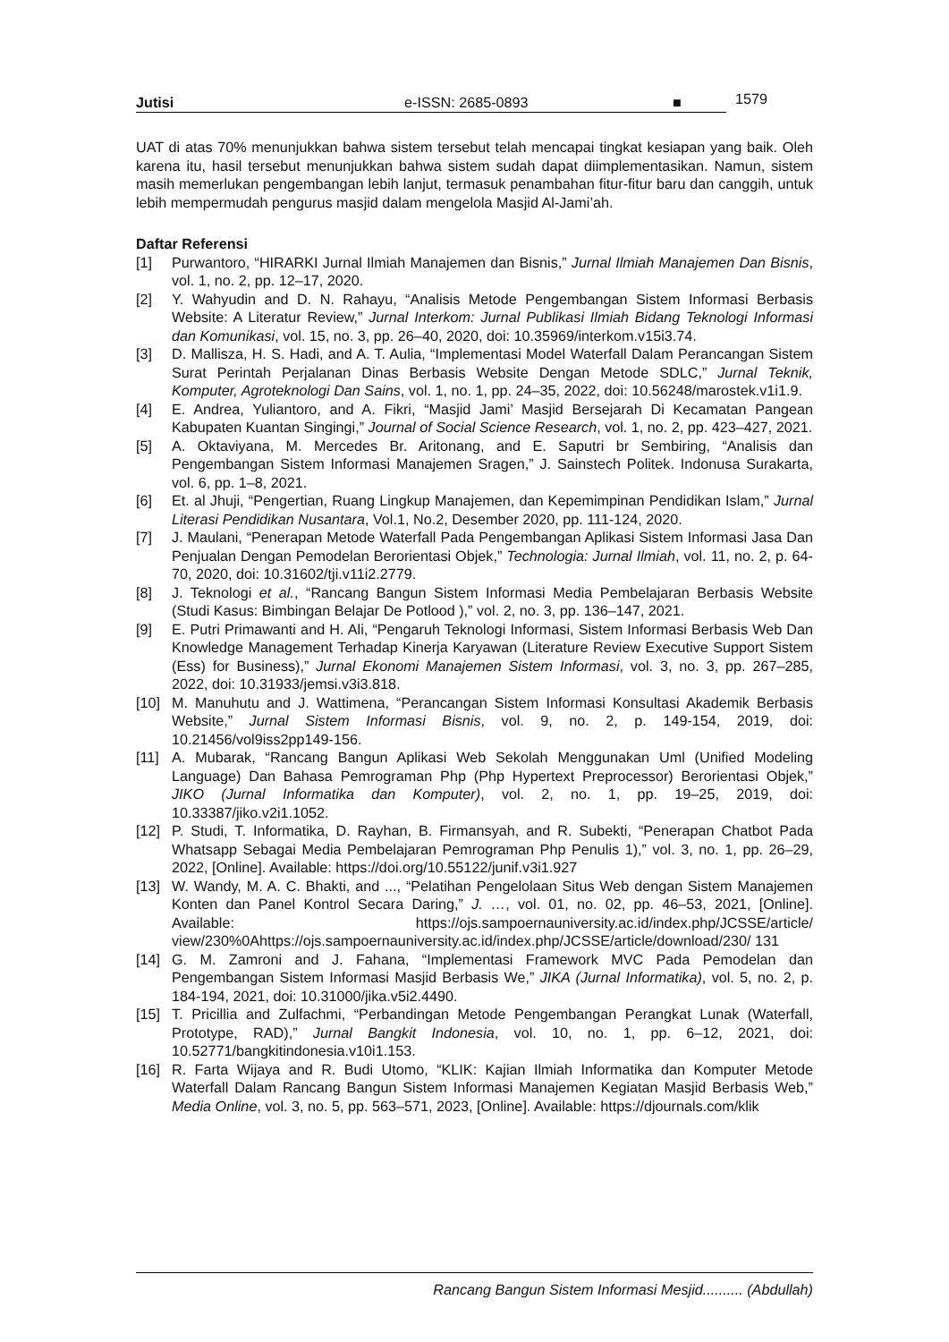Jutisi e-ISSN: 2685-0893 ■
1579
UAT di atas 70% menunjukkan bahwa sistem tersebut telah mencapai tingkat kesiapan yang baik. Oleh karena itu, hasil tersebut menunjukkan bahwa sistem sudah dapat diimplementasikan. Namun, sistem masih memerlukan pengembangan lebih lanjut, termasuk penambahan fitur-fitur baru dan canggih, untuk lebih mempermudah pengurus masjid dalam mengelola Masjid Al-Jami’ah.
Daftar Referensi
[1] Purwantoro, “HIRARKI Jurnal Ilmiah Manajemen dan Bisnis,” Jurnal Ilmiah Manajemen Dan Bisnis, vol. 1, no. 2, pp. 12–17, 2020.
[2] Y. Wahyudin and D. N. Rahayu, “Analisis Metode Pengembangan Sistem Informasi Berbasis Website: A Literatur Review,” Jurnal Interkom: Jurnal Publikasi Ilmiah Bidang Teknologi Informasi dan Komunikasi, vol. 15, no. 3, pp. 26–40, 2020, doi: 10.35969/interkom.v15i3.74.
[3] D. Mallisza, H. S. Hadi, and A. T. Aulia, “Implementasi Model Waterfall Dalam Perancangan Sistem Surat Perintah Perjalanan Dinas Berbasis Website Dengan Metode SDLC,” Jurnal Teknik, Komputer, Agroteknologi Dan Sains, vol. 1, no. 1, pp. 24–35, 2022, doi: 10.56248/marostek.v1i1.9.
[4] E. Andrea, Yuliantoro, and A. Fikri, “Masjid Jami’ Masjid Bersejarah Di Kecamatan Pangean Kabupaten Kuantan Singingi,” Journal of Social Science Research, vol. 1, no. 2, pp. 423–427, 2021.
[5] A. Oktaviyana, M. Mercedes Br. Aritonang, and E. Saputri br Sembiring, “Analisis dan Pengembangan Sistem Informasi Manajemen Sragen,” J. Sainstech Politek. Indonusa Surakarta, vol. 6, pp. 1–8, 2021.
[6] Et. al Jhuji, “Pengertian, Ruang Lingkup Manajemen, dan Kepemimpinan Pendidikan Islam,” Jurnal Literasi Pendidikan Nusantara, Vol.1, No.2, Desember 2020, pp. 111-124, 2020.
[7] J. Maulani, “Penerapan Metode Waterfall Pada Pengembangan Aplikasi Sistem Informasi Jasa Dan Penjualan Dengan Pemodelan Berorientasi Objek,” Technologia: Jurnal Ilmiah, vol. 11, no. 2, p. 64-70, 2020, doi: 10.31602/tji.v11i2.2779.
[8] J. Teknologi et al., “Rancang Bangun Sistem Informasi Media Pembelajaran Berbasis Website (Studi Kasus: Bimbingan Belajar De Potlood ),” vol. 2, no. 3, pp. 136–147, 2021.
[9] E. Putri Primawanti and H. Ali, “Pengaruh Teknologi Informasi, Sistem Informasi Berbasis Web Dan Knowledge Management Terhadap Kinerja Karyawan (Literature Review Executive Support Sistem (Ess) for Business),” Jurnal Ekonomi Manajemen Sistem Informasi, vol. 3, no. 3, pp. 267–285, 2022, doi: 10.31933/jemsi.v3i3.818.
[10] M. Manuhutu and J. Wattimena, “Perancangan Sistem Informasi Konsultasi Akademik Berbasis Website,” Jurnal Sistem Informasi Bisnis, vol. 9, no. 2, p. 149-154, 2019, doi: 10.21456/vol9iss2pp149-156.
[11] A. Mubarak, “Rancang Bangun Aplikasi Web Sekolah Menggunakan Uml (Unified Modeling Language) Dan Bahasa Pemrograman Php (Php Hypertext Preprocessor) Berorientasi Objek,” JIKO (Jurnal Informatika dan Komputer), vol. 2, no. 1, pp. 19–25, 2019, doi: 10.33387/jiko.v2i1.1052.
[12] P. Studi, T. Informatika, D. Rayhan, B. Firmansyah, and R. Subekti, “Penerapan Chatbot Pada Whatsapp Sebagai Media Pembelajaran Pemrograman Php Penulis 1),” vol. 3, no. 1, pp. 26–29, 2022, [Online]. Available: https://doi.org/10.55122/junif.v3i1.927
[13] W. Wandy, M. A. C. Bhakti, and ..., “Pelatihan Pengelolaan Situs Web dengan Sistem Manajemen Konten dan Panel Kontrol Secara Daring,” J. …, vol. 01, no. 02, pp. 46–53, 2021, [Online]. Available: https://ojs.sampoernauniversity.ac.id/index.php/JCSSE/article/ view/230%0Ahttps://ojs.sampoernauniversity.ac.id/index.php/JCSSE/article/download/230/ 131
[14] G. M. Zamroni and J. Fahana, “Implementasi Framework MVC Pada Pemodelan dan Pengembangan Sistem Informasi Masjid Berbasis We,” JIKA (Jurnal Informatika), vol. 5, no. 2, p. 184-194, 2021, doi: 10.31000/jika.v5i2.4490.
[15] T. Pricillia and Zulfachmi, “Perbandingan Metode Pengembangan Perangkat Lunak (Waterfall, Prototype, RAD),” Jurnal Bangkit Indonesia, vol. 10, no. 1, pp. 6–12, 2021, doi: 10.52771/bangkitindonesia.v10i1.153.
[16] R. Farta Wijaya and R. Budi Utomo, “KLIK: Kajian Ilmiah Informatika dan Komputer Metode Waterfall Dalam Rancang Bangun Sistem Informasi Manajemen Kegiatan Masjid Berbasis Web,” Media Online, vol. 3, no. 5, pp. 563–571, 2023, [Online]. Available: https://djournals.com/klik
Rancang Bangun Sistem Informasi Mesjid.......... (Abdullah)